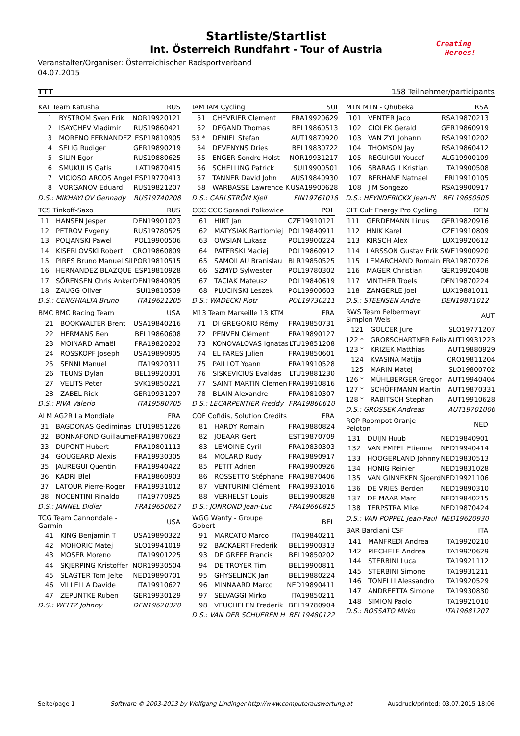Startliste/Startlist
Int. Österreich Rundfahrt - Tour of Austria
Creating
Heroes!
Veranstalter/Organiser: Österreichischer Radsportverband
04.07.2015
TTT 158 Teilnehmer/participants
| KAT Team Katusha | | RUS |
| --- | --- | --- |
| 1 | BYSTROM Sven Erik | NOR19920121 |
| 2 | ISAYCHEV Vladimir | RUS19860421 |
| 3 | MORENO FERNANDEZ | ESP19810905 |
| 4 | SELIG Rudiger | GER19890219 |
| 5 | SILIN Egor | RUS19880625 |
| 6 | SMUKULIS Gatis | LAT19870415 |
| 7 | VICIOSO ARCOS Angel | ESP19770413 |
| 8 | VORGANOV Eduard | RUS19821207 |
| D.S.: MIKHAYLOV Gennady | | RUS19740208 |
| TCS Tinkoff-Saxo | | RUS |
| --- | --- | --- |
| 11 | HANSEN Jesper | DEN19901023 |
| 12 | PETROV Evgeny | RUS19780525 |
| 13 | POLJANSKI Pawel | POL19900506 |
| 14 | KISERLOVSKI Robert | CRO19860809 |
| 15 | PIRES Bruno Manuel Sil | POR19810515 |
| 16 | HERNANDEZ BLAZQUE | ESP19810928 |
| 17 | SÖRENSEN Chris Anker | DEN19840905 |
| 18 | ZAUGG Oliver | SUI19810509 |
| D.S.: CENGHIALTA Bruno | | ITA19621205 |
| BMC BMC Racing Team | | USA |
| --- | --- | --- |
| 21 | BOOKWALTER Brent | USA19840216 |
| 22 | HERMANS Ben | BEL19860608 |
| 23 | MOINARD Amaël | FRA19820202 |
| 24 | ROSSKOPF Joseph | USA19890905 |
| 25 | SENNI Manuel | ITA19920311 |
| 26 | TEUNS Dylan | BEL19920301 |
| 27 | VELITS Peter | SVK19850221 |
| 28 | ZABEL Rick | GER19931207 |
| D.S.: PIVA Valerio | | ITA19580705 |
| ALM AG2R La Mondiale | | FRA |
| --- | --- | --- |
| 31 | BAGDONAS Gediminas | LTU19851226 |
| 32 | BONNAFOND Guillaume | FRA19870623 |
| 33 | DUPONT Hubert | FRA19801113 |
| 34 | GOUGEARD Alexis | FRA19930305 |
| 35 | JAUREGUI Quentin | FRA19940422 |
| 36 | KADRI Blel | FRA19860903 |
| 37 | LATOUR Pierre-Roger | FRA19931012 |
| 38 | NOCENTINI Rinaldo | ITA19770925 |
| D.S.: JANNEL Didier | | FRA19650617 |
| TCG Team Cannondale - Garmin | | USA |
| --- | --- | --- |
| 41 | KING Benjamin T | USA19890322 |
| 42 | MOHORIC Matej | SLO19941019 |
| 43 | MOSER Moreno | ITA19901225 |
| 44 | SKJERPING Kristoffer | NOR19930504 |
| 45 | SLAGTER Tom Jelte | NED19890701 |
| 46 | VILLELLA Davide | ITA19910627 |
| 47 | ZEPUNTKE Ruben | GER19930129 |
| D.S.: WELTZ Johnny | | DEN19620320 |
| IAM IAM Cycling | | SUI |
| --- | --- | --- |
| 51 | CHEVRIER Clement | FRA19920629 |
| 52 | DEGAND Thomas | BEL19860513 |
| 53 * | DENIFL Stefan | AUT19870920 |
| 54 | DEVENYNS Dries | BEL19830722 |
| 55 | ENGER Sondre Holst | NOR19931217 |
| 56 | SCHELLING Patrick | SUI19900501 |
| 57 | TANNER David John | AUS19840930 |
| 58 | WARBASSE Lawrence K | USA19900628 |
| D.S.: CARLSTRÖM Kjell | | FIN19761018 |
| CCC CCC Sprandi Polkowice | | POL |
| --- | --- | --- |
| 61 | HIRT Jan | CZE19910121 |
| 62 | MATYSIAK Bartlomiej | POL19840911 |
| 63 | OWSIAN Lukasz | POL19900224 |
| 64 | PATERSKI Maciej | POL19860912 |
| 65 | SAMOILAU Branislau | BLR19850525 |
| 66 | SZMYD Sylwester | POL19780302 |
| 67 | TACIAK Mateusz | POL19840619 |
| 68 | PLUCINSKI Leszek | POL19900603 |
| D.S.: WADECKI Piotr | | POL19730211 |
| M13 Team Marseille 13 KTM | | FRA |
| --- | --- | --- |
| 71 | DI GREGORIO Rémy | FRA19850731 |
| 72 | PENVEN Clément | FRA19890127 |
| 73 | KONOVALOVAS Ignatas | LTU19851208 |
| 74 | EL FARES Julien | FRA19850601 |
| 75 | PAILLOT Yoann | FRA19910528 |
| 76 | SISKEVICIUS Evaldas | LTU19881230 |
| 77 | SAINT MARTIN Clemen | FRA19910816 |
| 78 | BLAIN Alexandre | FRA19810307 |
| D.S.: LECARPENTIER Freddy | | FRA19860610 |
| COF Cofidis, Solution Credits | | FRA |
| --- | --- | --- |
| 81 | HARDY Romain | FRA19880824 |
| 82 | JOEAAR Gert | EST19870709 |
| 83 | LEMOINE Cyril | FRA19830303 |
| 84 | MOLARD Rudy | FRA19890917 |
| 85 | PETIT Adrien | FRA19900926 |
| 86 | ROSSETTO Stéphane | FRA19870406 |
| 87 | VENTURINI Clément | FRA19931016 |
| 88 | VERHELST Louis | BEL19900828 |
| D.S.: JONROND Jean-Luc | | FRA19660815 |
| WGG Wanty - Groupe Gobert | | BEL |
| --- | --- | --- |
| 91 | MARCATO Marco | ITA19840211 |
| 92 | BACKAERT Frederik | BEL19900313 |
| 93 | DE GREEF Francis | BEL19850202 |
| 94 | DE TROYER Tim | BEL19900811 |
| 95 | GHYSELINCK Jan | BEL19880224 |
| 96 | MINNAARD Marco | NED19890411 |
| 97 | SELVAGGI Mirko | ITA19850211 |
| 98 | VEUCHELEN Frederik | BEL19780904 |
| D.S.: VAN DER SCHUEREN H | | BEL19480122 |
| MTN MTN - Qhubeka | | RSA |
| --- | --- | --- |
| 101 | VENTER Jaco | RSA19870213 |
| 102 | CIOLEK Gerald | GER19860919 |
| 103 | VAN ZYL Johann | RSA19910202 |
| 104 | THOMSON Jay | RSA19860412 |
| 105 | REGUIGUI Youcef | ALG19900109 |
| 106 | SBARAGLI Kristian | ITA19900508 |
| 107 | BERHANE Natnael | ERI19910105 |
| 108 | JIM Songezo | RSA19900917 |
| D.S.: HEYNDERICKX Jean-Pi | | BEL19650505 |
| CLT Cult Energy Pro Cycling | | DEN |
| --- | --- | --- |
| 111 | GERDEMANN Linus | GER19820916 |
| 112 | HNIK Karel | CZE19910809 |
| 113 | KIRSCH Alex | LUX19920612 |
| 114 | LARSSON Gustav Erik | SWE19900920 |
| 115 | LEMARCHAND Romain | FRA19870726 |
| 116 | MAGER Christian | GER19920408 |
| 117 | VINTHER Troels | DEN19870224 |
| 118 | ZANGERLE Joel | LUX19881011 |
| D.S.: STEENSEN Andre | | DEN19871012 |
| RWS Team Felbermayr Simplon Wels | | AUT |
| --- | --- | --- |
| 121 | GOLCER Jure | SLO19771207 |
| 122 * | GROßSCHARTNER Felix | AUT19931223 |
| 123 * | KRIZEK Matthias | AUT19880929 |
| 124 | KVASINA Matija | CRO19811204 |
| 125 | MARIN Matej | SLO19800702 |
| 126 * | MÜHLBERGER Gregor | AUT19940404 |
| 127 * | SCHÖFFMANN Martin | AUT19870331 |
| 128 * | RABITSCH Stephan | AUT19910628 |
| D.S.: GROSSEK Andreas | | AUT19701006 |
| ROP Roompot Oranje Peloton | | NED |
| --- | --- | --- |
| 131 | DUIJN Huub | NED19840901 |
| 132 | VAN EMPEL Etienne | NED19940414 |
| 133 | HOOGERLAND Johnny | NED19830513 |
| 134 | HONIG Reinier | NED19831028 |
| 135 | VAN GINNEKEN Sjoerd | NED19921106 |
| 136 | DE VRIES Berden | NED19890310 |
| 137 | DE MAAR Marc | NED19840215 |
| 138 | TERPSTRA Mike | NED19870424 |
| D.S.: VAN POPPEL Jean-Paul | | NED19620930 |
| BAR Bardiani CSF | | ITA |
| --- | --- | --- |
| 141 | MANFREDI Andrea | ITA19920210 |
| 142 | PIECHELE Andrea | ITA19920629 |
| 144 | STERBINI Luca | ITA19921112 |
| 145 | STERBINI Simone | ITA19931211 |
| 146 | TONELLI Alessandro | ITA19920529 |
| 147 | ANDREETTA Simone | ITA19930830 |
| 148 | SIMION Paolo | ITA19921010 |
| D.S.: ROSSATO Mirko | | ITA19681207 |
Seite/page 1 Software © 2003-2013 by Wolfgang Lindinger http://www.computerauswertung.at Ausdruck/printed: 03.07.2015 18:06